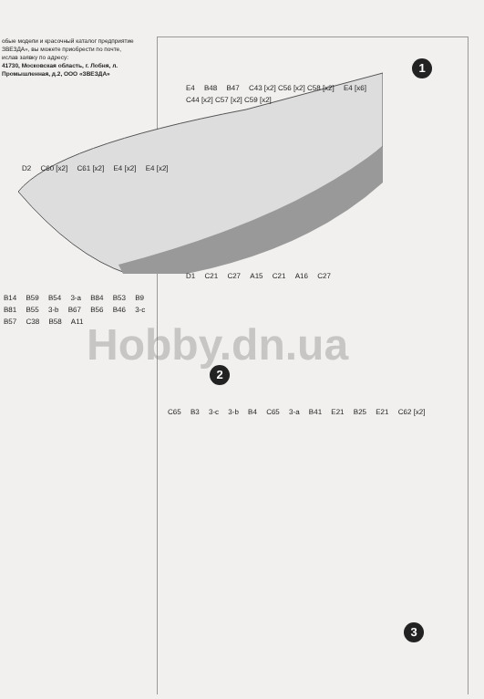обые модели и красочный каталог предприятие ЗВЕЗДА», вы можете приобрести по почте, ислав заявку по адресу:
41730, Московская область, г. Лобня, л. Промышленная, д.2, ООО «ЗВЕЗДА»
1
2
3
Hobby.dn.ua
B14 B59 B54 3-a B84 B53 B9 B81 B55 3-b B67 B56 B46 3-c B57 C38 B58 A11
E4 B48 B47 C43 [x2] C56 [x2] C58 [x2] E4 [x6] C44 [x2] C57 [x2] C59 [x2]
D2 C60 [x2] C61 [x2] E4 [x2] E4 [x2]
D1 C21 C27 A15 C21 A16 C27
C65 B3 3-c 3-b B4 C65 3-a B41 E21 B25 E21 C62 [x2]